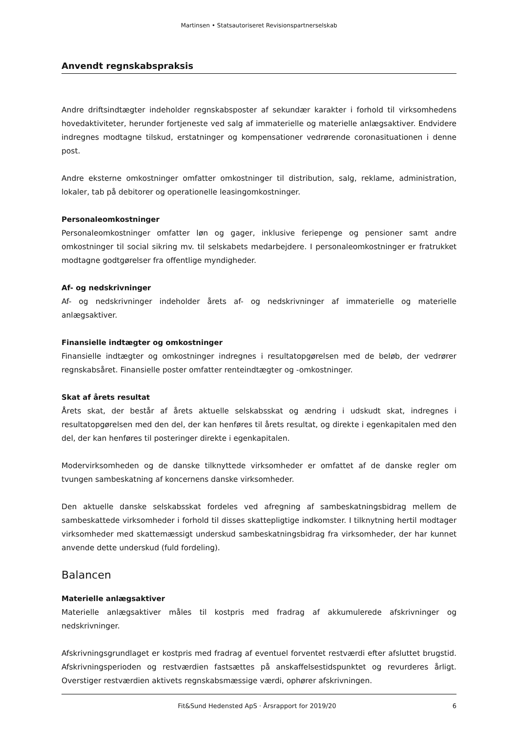Martinsen • Statsautoriseret Revisionspartnerselskab
Anvendt regnskabspraksis
Andre driftsindtægter indeholder regnskabsposter af sekundær karakter i forhold til virksomhedens hovedaktiviteter, herunder fortjeneste ved salg af immaterielle og materielle anlægsaktiver. Endvidere indregnes modtagne tilskud, erstatninger og kompensationer vedrørende coronasituationen i denne post.
Andre eksterne omkostninger omfatter omkostninger til distribution, salg, reklame, administration, lokaler, tab på debitorer og operationelle leasingomkostninger.
Personaleomkostninger
Personaleomkostninger omfatter løn og gager, inklusive feriepenge og pensioner samt andre omkostninger til social sikring mv. til selskabets medarbejdere. I personaleomkostninger er fratrukket modtagne godtgørelser fra offentlige myndigheder.
Af- og nedskrivninger
Af- og nedskrivninger indeholder årets af- og nedskrivninger af immaterielle og materielle anlægsaktiver.
Finansielle indtægter og omkostninger
Finansielle indtægter og omkostninger indregnes i resultatopgørelsen med de beløb, der vedrører regnskabsåret. Finansielle poster omfatter renteindtægter og -omkostninger.
Skat af årets resultat
Årets skat, der består af årets aktuelle selskabsskat og ændring i udskudt skat, indregnes i resultatopgørelsen med den del, der kan henføres til årets resultat, og direkte i egenkapitalen med den del, der kan henføres til posteringer direkte i egenkapitalen.
Modervirksomheden og de danske tilknyttede virksomheder er omfattet af de danske regler om tvungen sambeskatning af koncernens danske virksomheder.
Den aktuelle danske selskabsskat fordeles ved afregning af sambeskatningsbidrag mellem de sambeskattede virksomheder i forhold til disses skattepligtige indkomster. I tilknytning hertil modtager virksomheder med skattemæssigt underskud sambeskatningsbidrag fra virksomheder, der har kunnet anvende dette underskud (fuld fordeling).
Balancen
Materielle anlægsaktiver
Materielle anlægsaktiver måles til kostpris med fradrag af akkumulerede afskrivninger og nedskrivninger.
Afskrivningsgrundlaget er kostpris med fradrag af eventuel forventet restværdi efter afsluttet brugstid. Afskrivningsperioden og restværdien fastsættes på anskaffelsestidspunktet og revurderes årligt. Overstiger restværdien aktivets regnskabsmæssige værdi, ophører afskrivningen.
Fit&Sund Hedensted ApS · Årsrapport for 2019/20 6